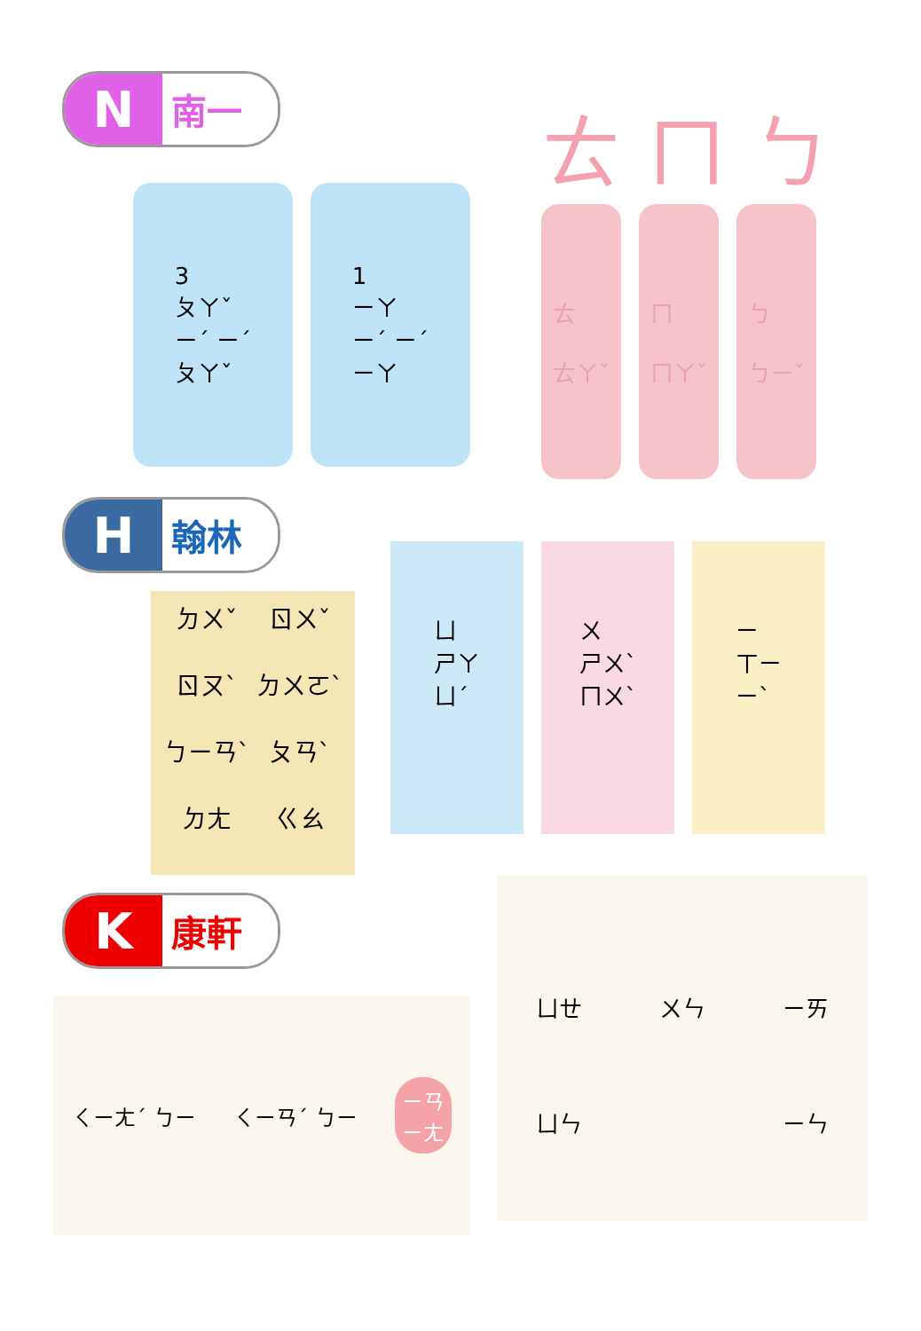N
南一
3
ㄆㄚˇ
ㄧˊ ㄧˊ
ㄆㄚˇ
1
ㄧㄚ
ㄧˊ ㄧˊ
ㄧㄚ
ㄊ ㄇ ㄅ
ㄊ
ㄊㄚˇ
ㄇ
ㄇㄚˇ
ㄅ
ㄅㄧˇ
H
翰林
ㄉㄨˇ
ㄖㄨˇ
ㄖㄡˋ
ㄉㄨㄛˋ
ㄅㄧㄢˋ
ㄆㄢˋ
ㄉㄤ
ㄍㄠ
ㄩ
ㄕㄚ
ㄩˊ
ㄨ
ㄕㄨˋ
ㄇㄨˋ
ㄧ
ㄒㄧ
ㄧˋ
K
康軒
ㄑㄧㄤˊ ㄅㄧ ㄑㄧㄢˊ ㄅㄧ
ㄧㄢ
ㄧㄤ
ㄩㄝ
ㄨㄣ
ㄧㄞ
ㄩㄣ
ㄧㄣ